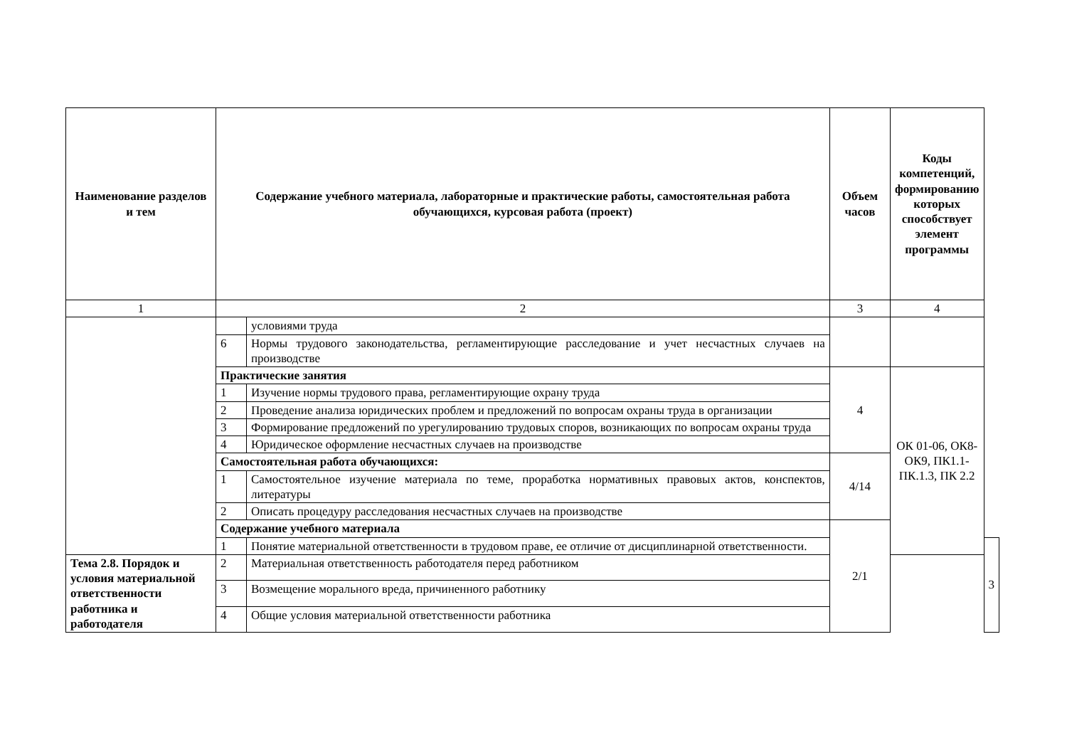| Наименование разделов и тем | Содержание учебного материала, лабораторные и практические работы, самостоятельная работа обучающихся, курсовая работа (проект) | | Объем часов | Коды компетенций, формированию которых способствует элемент программы | |
| --- | --- | --- | --- | --- | --- |
| 1 | 2 | | 3 | 4 | |
| | | условиями труда | | | |
| | 6 | Нормы трудового законодательства, регламентирующие расследование и учет несчастных случаев на производстве | | | |
| | Практические занятия | | 4 | ОК 01-06, ОК8-ОК9, ПК1.1-ПК.1.3, ПК 2.2 | |
| | 1 | Изучение нормы трудового права, регламентирующие охрану труда | | | |
| | 2 | Проведение анализа юридических проблем и предложений по вопросам охраны труда в организации | | | |
| | 3 | Формирование предложений по урегулированию трудовых споров, возникающих по вопросам охраны труда | | | |
| | 4 | Юридическое оформление несчастных случаев на производстве | | | |
| | Самостоятельная работа обучающихся: | | 4/14 | | |
| | 1 | Самостоятельное изучение материала по теме, проработка нормативных правовых актов, конспектов, литературы | | | |
| | 2 | Описать процедуру расследования несчастных случаев на производстве | | | |
| | Содержание учебного материала | | 2/1 | | |
| | 1 | Понятие материальной ответственности в трудовом праве, ее отличие от дисциплинарной ответственности. | | | 3 |
| Тема 2.8. Порядок и условия материальной ответственности работника и работодателя | 2 | Материальная ответственность работодателя перед работником | | | |
| | 3 | Возмещение морального вреда, причиненного работнику | | | |
| | 4 | Общие условия материальной ответственности работника | | | |